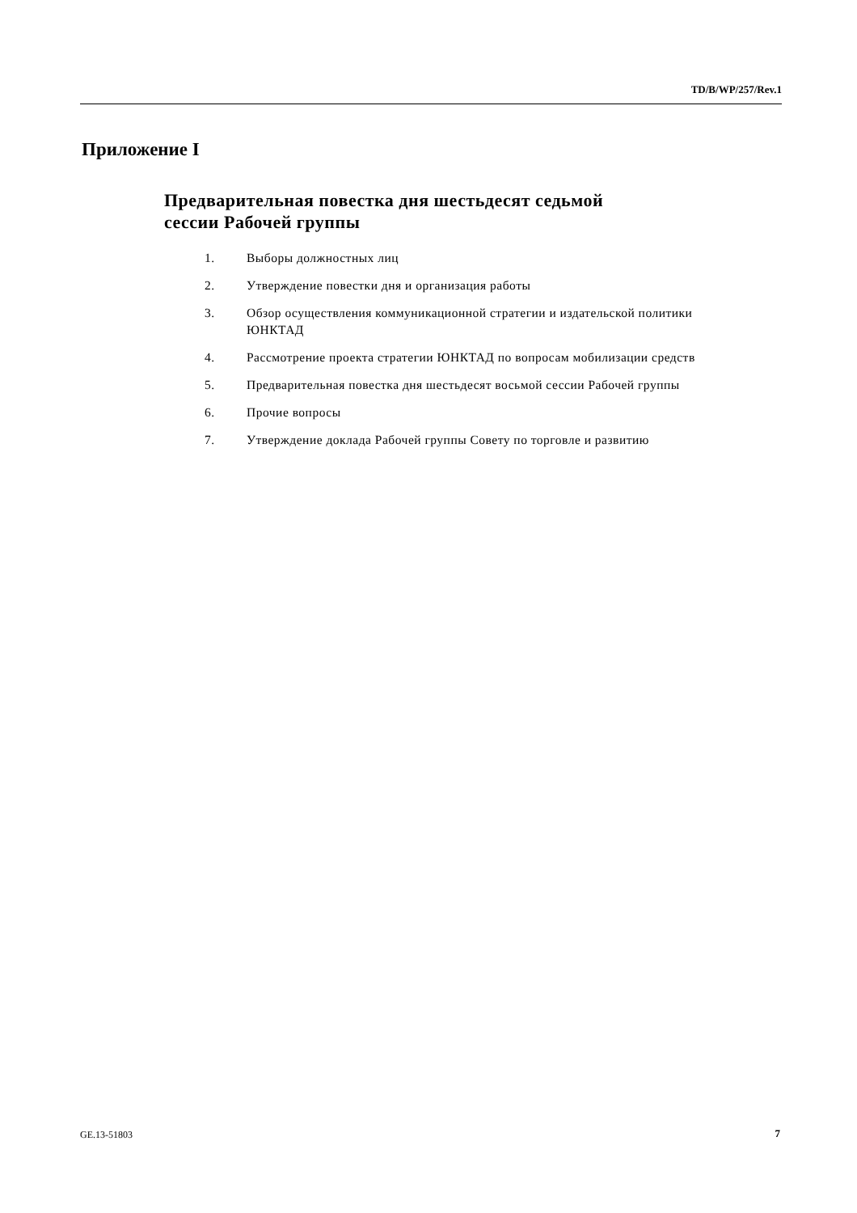TD/B/WP/257/Rev.1
Приложение I
Предварительная повестка дня шестьдесят седьмой
сессии Рабочей группы
1. Выборы должностных лиц
2. Утверждение повестки дня и организация работы
3. Обзор осуществления коммуникационной стратегии и издательской политики ЮНКТАД
4. Рассмотрение проекта стратегии ЮНКТАД по вопросам мобилизации средств
5. Предварительная повестка дня шестьдесят восьмой сессии Рабочей группы
6. Прочие вопросы
7. Утверждение доклада Рабочей группы Совету по торговле и развитию
GE.13-51803 7